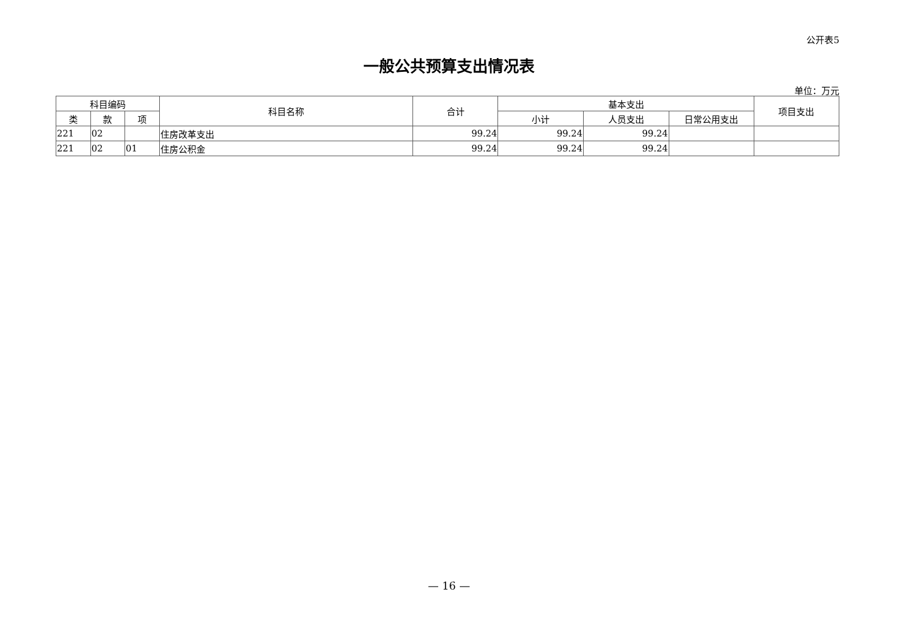公开表5
一般公共预算支出情况表
单位：万元
| 科目编码 | | | 科目名称 | 合计 | 基本支出 | | | 项目支出 |
| --- | --- | --- | --- | --- | --- | --- | --- | --- |
| 类 | 款 | 项 | | | 小计 | 人员支出 | 日常公用支出 | |
| 221 | 02 | | 住房改革支出 | 99.24 | 99.24 | 99.24 | | |
| 221 | 02 | 01 | 住房公积金 | 99.24 | 99.24 | 99.24 | | |
— 16 —